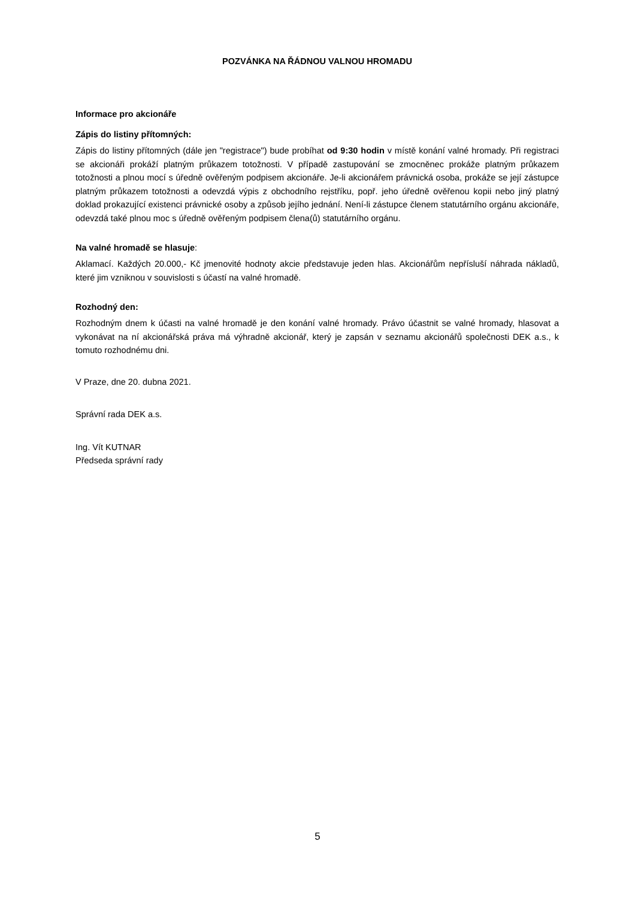POZVÁNKA NA ŘÁDNOU VALNOU HROMADU
Informace pro akcionáře
Zápis do listiny přítomných:
Zápis do listiny přítomných (dále jen "registrace") bude probíhat od 9:30 hodin v místě konání valné hromady. Při registraci se akcionáři prokáží platným průkazem totožnosti. V případě zastupování se zmocněnec prokáže platným průkazem totožnosti a plnou mocí s úředně ověřeným podpisem akcionáře. Je-li akcionářem právnická osoba, prokáže se její zástupce platným průkazem totožnosti a odevzdá výpis z obchodního rejstříku, popř. jeho úředně ověřenou kopii nebo jiný platný doklad prokazující existenci právnické osoby a způsob jejího jednání. Není-li zástupce členem statutárního orgánu akcionáře, odevzdá také plnou moc s úředně ověřeným podpisem člena(ů) statutárního orgánu.
Na valné hromadě se hlasuje:
Aklamací. Každých 20.000,- Kč jmenovité hodnoty akcie představuje jeden hlas. Akcionářům nepřísluší náhrada nákladů, které jim vzniknou v souvislosti s účastí na valné hromadě.
Rozhodný den:
Rozhodným dnem k účasti na valné hromadě je den konání valné hromady. Právo účastnit se valné hromady, hlasovat a vykonávat na ní akcionářská práva má výhradně akcionář, který je zapsán v seznamu akcionářů společnosti DEK a.s., k tomuto rozhodnému dni.
V Praze, dne 20. dubna 2021.
Správní rada DEK a.s.
Ing. Vít KUTNAR
Předseda správní rady
5